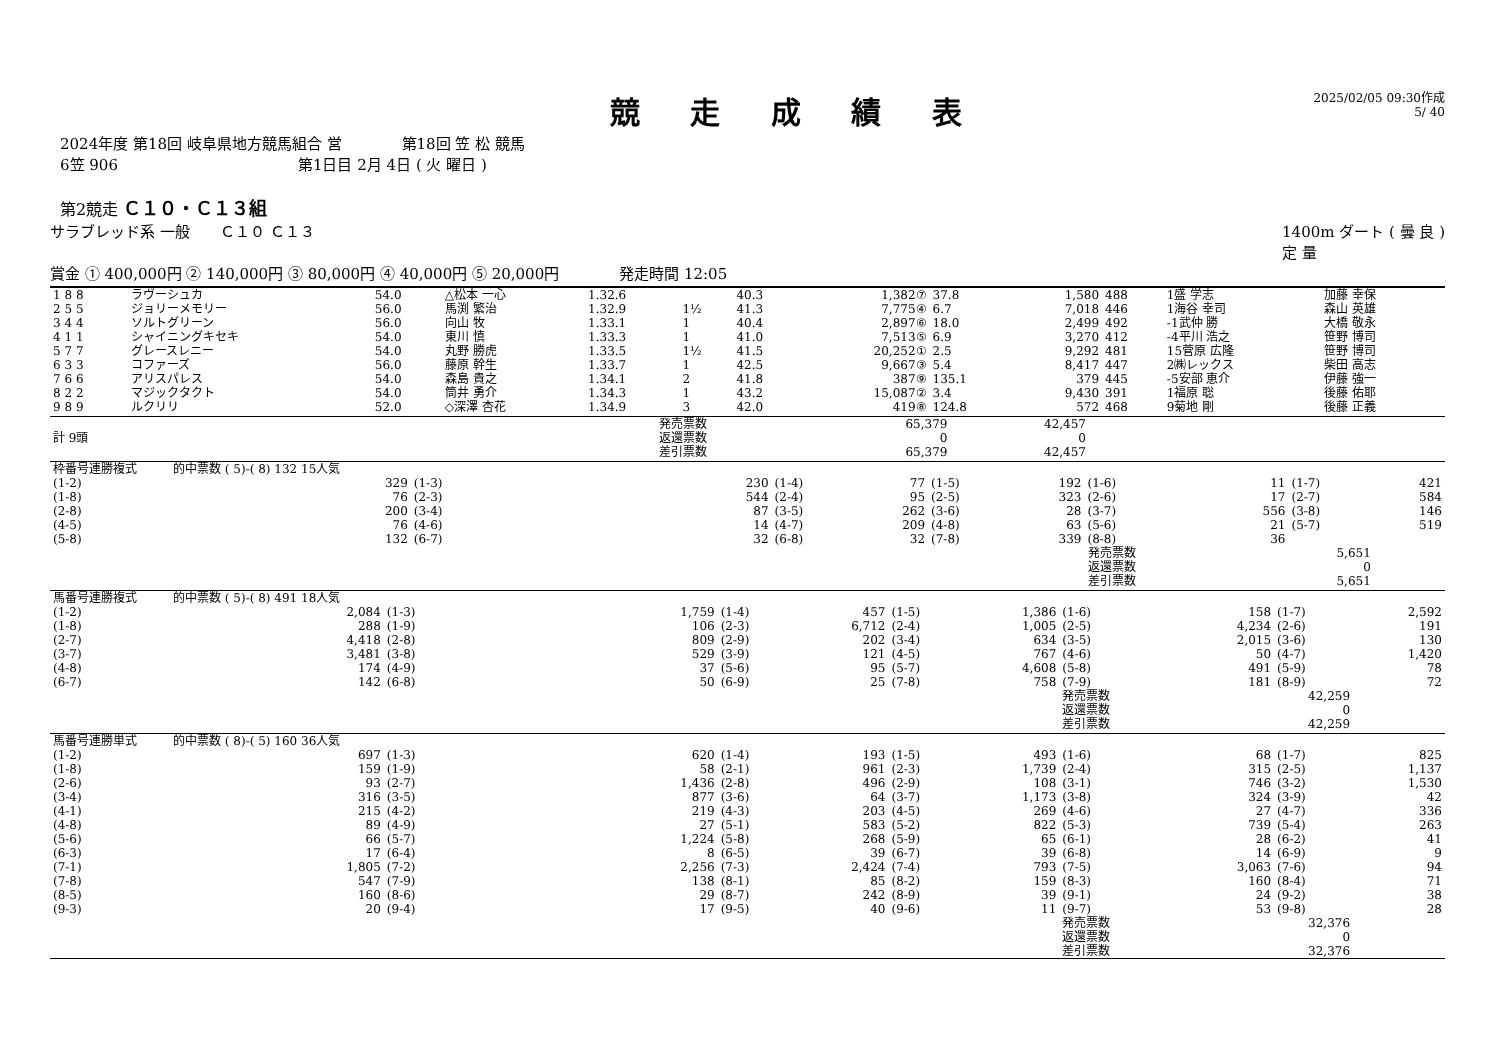競 走 成 績 表
2025/02/05 09:30作成
5/ 40
2024年度 第18回 岐阜県地方競馬組合 営　　　　第18回 笠 松 競馬
6笠 906　　　　　　　　　　　　第1日目 2月 4日 ( 火 曜日 )
第2競走 Ｃ１０・Ｃ１３組
サラブレッド系 一般　　Ｃ１０ Ｃ１３ 1400m ダート ( 曇 良 )
定 量
賞金 ① 400,000円 ② 140,000円 ③ 80,000円 ④ 40,000円 ⑤ 20,000円　　　　発走時間 12:05
| 1 8 8 | ラヴーシュカ | 54.0 | △松本 一心 | 1.32.6 | | 40.3 | 1,382⑦ | 37.8 | 1,580 | 488 | 1盛 学志 | 加藤 幸保 |
| 2 5 5 | ジョリーメモリー | 56.0 | 馬渕 繁治 | 1.32.9 | 1½ | 41.3 | 7,775④ | 6.7 | 7,018 | 446 | 1海谷 幸司 | 森山 英雄 |
| 3 4 4 | ソルトグリーン | 56.0 | 向山 牧 | 1.33.1 | 1 | 40.4 | 2,897⑥ | 18.0 | 2,499 | 492 | -1武仲 勝 | 大橋 敬永 |
| 4 1 1 | シャイニングキセキ | 54.0 | 東川 慎 | 1.33.3 | 1 | 41.0 | 7,513⑤ | 6.9 | 3,270 | 412 | -4平川 浩之 | 笹野 博司 |
| 5 7 7 | グレースレニー | 54.0 | 丸野 勝虎 | 1.33.5 | 1½ | 41.5 | 20,252① | 2.5 | 9,292 | 481 | 15菅原 広隆 | 笹野 博司 |
| 6 3 3 | コファーズ | 56.0 | 藤原 幹生 | 1.33.7 | 1 | 42.5 | 9,667③ | 5.4 | 8,417 | 447 | 2㈱レックス | 柴田 高志 |
| 7 6 6 | アリスパレス | 54.0 | 森島 貴之 | 1.34.1 | 2 | 41.8 | 387⑨ | 135.1 | 379 | 445 | -5安部 恵介 | 伊藤 強一 |
| 8 2 2 | マジックタクト | 54.0 | 筒井 勇介 | 1.34.3 | 1 | 43.2 | 15,087② | 3.4 | 9,430 | 391 | 1福原 聡 | 後藤 佑耶 |
| 9 8 9 | ルクリリ | 52.0 | ◇深澤 杏花 | 1.34.9 | 3 | 42.0 | 419⑧ | 124.8 | 572 | 468 | 9菊地 剛 | 後藤 正義 |
| 計 9頭 | 発売票数 返還票数 差引票数 | 65,379 0 65,379 | 42,457 0 42,457 | |
| 枠番号連勝複式 的中票数 ( 5)-( 8) 132 15人気 | | | | | | | | | | | |
| (1-2) | 329 | (1-3) | 230 | (1-4) | 77 | (1-5) | 192 | (1-6) | 11 | (1-7) | 421 |
| (1-8) | 76 | (2-3) | 544 | (2-4) | 95 | (2-5) | 323 | (2-6) | 17 | (2-7) | 584 |
| (2-8) | 200 | (3-4) | 87 | (3-5) | 262 | (3-6) | 28 | (3-7) | 556 | (3-8) | 146 |
| (4-5) | 76 | (4-6) | 14 | (4-7) | 209 | (4-8) | 63 | (5-6) | 21 | (5-7) | 519 |
| (5-8) | 132 | (6-7) | 32 | (6-8) | 32 | (7-8) | 339 | (8-8) | 36 | | |
| | | | | | | | | 発売票数 返還票数 差引票数 | 5,651 0 5,651 | | |
| 馬番号連勝複式 的中票数 ( 5)-( 8) 491 18人気 | | | | | | | | | | | |
| (1-2) | 2,084 | (1-3) | 1,759 | (1-4) | 457 | (1-5) | 1,386 | (1-6) | 158 | (1-7) | 2,592 |
| (1-8) | 288 | (1-9) | 106 | (2-3) | 6,712 | (2-4) | 1,005 | (2-5) | 4,234 | (2-6) | 191 |
| (2-7) | 4,418 | (2-8) | 809 | (2-9) | 202 | (3-4) | 634 | (3-5) | 2,015 | (3-6) | 130 |
| (3-7) | 3,481 | (3-8) | 529 | (3-9) | 121 | (4-5) | 767 | (4-6) | 50 | (4-7) | 1,420 |
| (4-8) | 174 | (4-9) | 37 | (5-6) | 95 | (5-7) | 4,608 | (5-8) | 491 | (5-9) | 78 |
| (6-7) | 142 | (6-8) | 50 | (6-9) | 25 | (7-8) | 758 | (7-9) | 181 | (8-9) | 72 |
| | | | | | | | | 発売票数 返還票数 差引票数 | 42,259 0 42,259 | | |
| 馬番号連勝単式 的中票数 ( 8)-( 5) 160 36人気 | | | | | | | | | | | |
| (1-2) | 697 | (1-3) | 620 | (1-4) | 193 | (1-5) | 493 | (1-6) | 68 | (1-7) | 825 |
| (1-8) | 159 | (1-9) | 58 | (2-1) | 961 | (2-3) | 1,739 | (2-4) | 315 | (2-5) | 1,137 |
| (2-6) | 93 | (2-7) | 1,436 | (2-8) | 496 | (2-9) | 108 | (3-1) | 746 | (3-2) | 1,530 |
| (3-4) | 316 | (3-5) | 877 | (3-6) | 64 | (3-7) | 1,173 | (3-8) | 324 | (3-9) | 42 |
| (4-1) | 215 | (4-2) | 219 | (4-3) | 203 | (4-5) | 269 | (4-6) | 27 | (4-7) | 336 |
| (4-8) | 89 | (4-9) | 27 | (5-1) | 583 | (5-2) | 822 | (5-3) | 739 | (5-4) | 263 |
| (5-6) | 66 | (5-7) | 1,224 | (5-8) | 268 | (5-9) | 65 | (6-1) | 28 | (6-2) | 41 |
| (6-3) | 17 | (6-4) | 8 | (6-5) | 39 | (6-7) | 39 | (6-8) | 14 | (6-9) | 9 |
| (7-1) | 1,805 | (7-2) | 2,256 | (7-3) | 2,424 | (7-4) | 793 | (7-5) | 3,063 | (7-6) | 94 |
| (7-8) | 547 | (7-9) | 138 | (8-1) | 85 | (8-2) | 159 | (8-3) | 160 | (8-4) | 71 |
| (8-5) | 160 | (8-6) | 29 | (8-7) | 242 | (8-9) | 39 | (9-1) | 24 | (9-2) | 38 |
| (9-3) | 20 | (9-4) | 17 | (9-5) | 40 | (9-6) | 11 | (9-7) | 53 | (9-8) | 28 |
| | | | | | | | | 発売票数 返還票数 差引票数 | 32,376 0 32,376 | | |